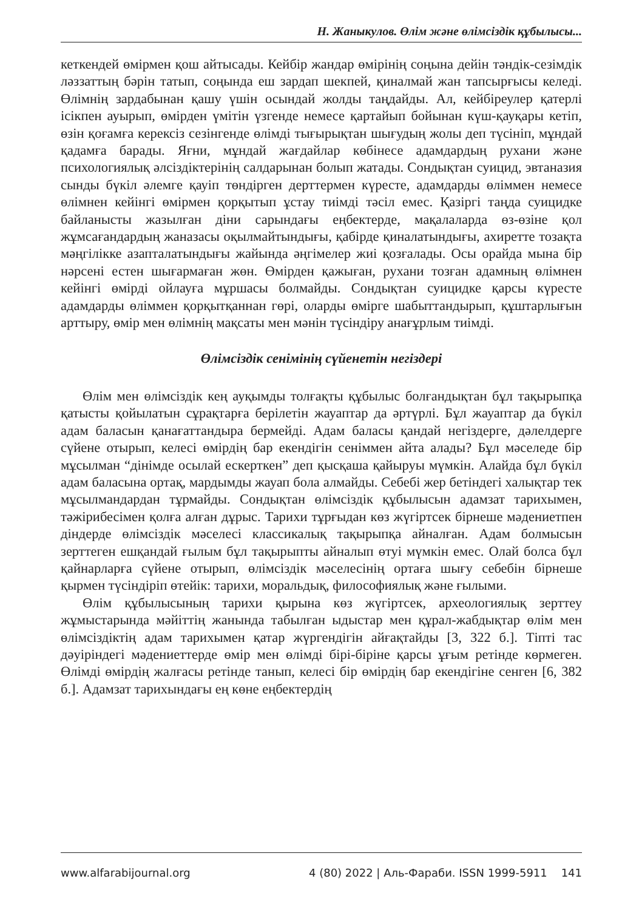Н. Жаныкулов. Өлім және өлімсіздік құбылысы...
кеткендей өмірмен қош айтысады. Кейбір жандар өмірінің соңына дейін тәндік-сезімдік ләззаттың бәрін татып, соңында еш зардап шекпей, қиналмай жан тапсырғысы келеді. Өлімнің зардабынан қашу үшін осындай жолды таңдайды. Ал, кейбіреулер қатерлі ісікпен ауырып, өмірден үмітін үзгенде немесе қартайып бойынан күш-қауқары кетіп, өзін қоғамға керексіз сезінгенде өлімді тығырықтан шығудың жолы деп түсініп, мұндай қадамға барады. Яғни, мұндай жағдайлар көбінесе адамдардың рухани және психологиялық әлсіздіктерінің салдарынан болып жатады. Сондықтан суицид, эвтаназия сынды бүкіл әлемге қауіп төндірген дерттермен күресте, адамдарды өліммен немесе өлімнен кейінгі өмірмен қорқытып ұстау тиімді тәсіл емес. Қазіргі таңда суицидке байланысты жазылған діни сарындағы еңбектерде, мақалаларда өз-өзіне қол жұмсағандардың жаназасы оқылмайтындығы, қабірде қиналатындығы, ахиретте тозақта мәңгілікке азапталатындығы жайында әңгімелер жиі қозғалады. Осы орайда мына бір нәрсені естен шығармаған жөн. Өмірден қажыған, рухани тозған адамның өлімнен кейінгі өмірді ойлауға мұршасы болмайды. Сондықтан суицидке қарсы күресте адамдарды өліммен қорқытқаннан гөрі, оларды өмірге шабыттандырып, құштарлығын арттыру, өмір мен өлімнің мақсаты мен мәнін түсіндіру анағұрлым тиімді.
Өлімсіздік сенімінің сүйенетін негіздері
Өлім мен өлімсіздік кең ауқымды толғақты құбылыс болғандықтан бұл тақырыпқа қатысты қойылатын сұрақтарға берілетін жауаптар да әртүрлі. Бұл жауаптар да бүкіл адам баласын қанағаттандыра бермейді. Адам баласы қандай негіздерге, дәлелдерге сүйене отырып, келесі өмірдің бар екендігін сеніммен айта алады? Бұл мәселеде бір мұсылман “дінімде осылай ескерткен” деп қысқаша қайыруы мүмкін. Алайда бұл бүкіл адам баласына ортақ, мардымды жауап бола алмайды. Себебі жер бетіндегі халықтар тек мұсылмандардан тұрмайды. Сондықтан өлімсіздік құбылысын адамзат тарихымен, тәжірибесімен қолға алған дұрыс. Тарихи тұрғыдан көз жүгіртсек бірнеше мәдениетпен діндерде өлімсіздік мәселесі классикалық тақырыпқа айналған. Адам болмысын зерттеген ешқандай ғылым бұл тақырыпты айналып өтуі мүмкін емес. Олай болса бұл қайнарларға сүйене отырып, өлімсіздік мәселесінің ортаға шығу себебін бірнеше қырмен түсіндіріп өтейік: тарихи, моральдық, философиялық және ғылыми.
Өлім құбылысының тарихи қырына көз жүгіртсек, археологиялық зерттеу жұмыстарында мәйіттің жанында табылған ыдыстар мен құрал-жабдықтар өлім мен өлімсіздіктің адам тарихымен қатар жүргендігін айғақтайды [3, 322 б.]. Тіпті тас дәуіріндегі мәдениеттерде өмір мен өлімді бірі-біріне қарсы ұғым ретінде көрмеген. Өлімді өмірдің жалғасы ретінде танып, келесі бір өмірдің бар екендігіне сенген [6, 382 б.]. Адамзат тарихындағы ең көне еңбектердің
www.alfarabijournal.org 4 (80) 2022 | Аль-Фараби. ISSN 1999-5911 141